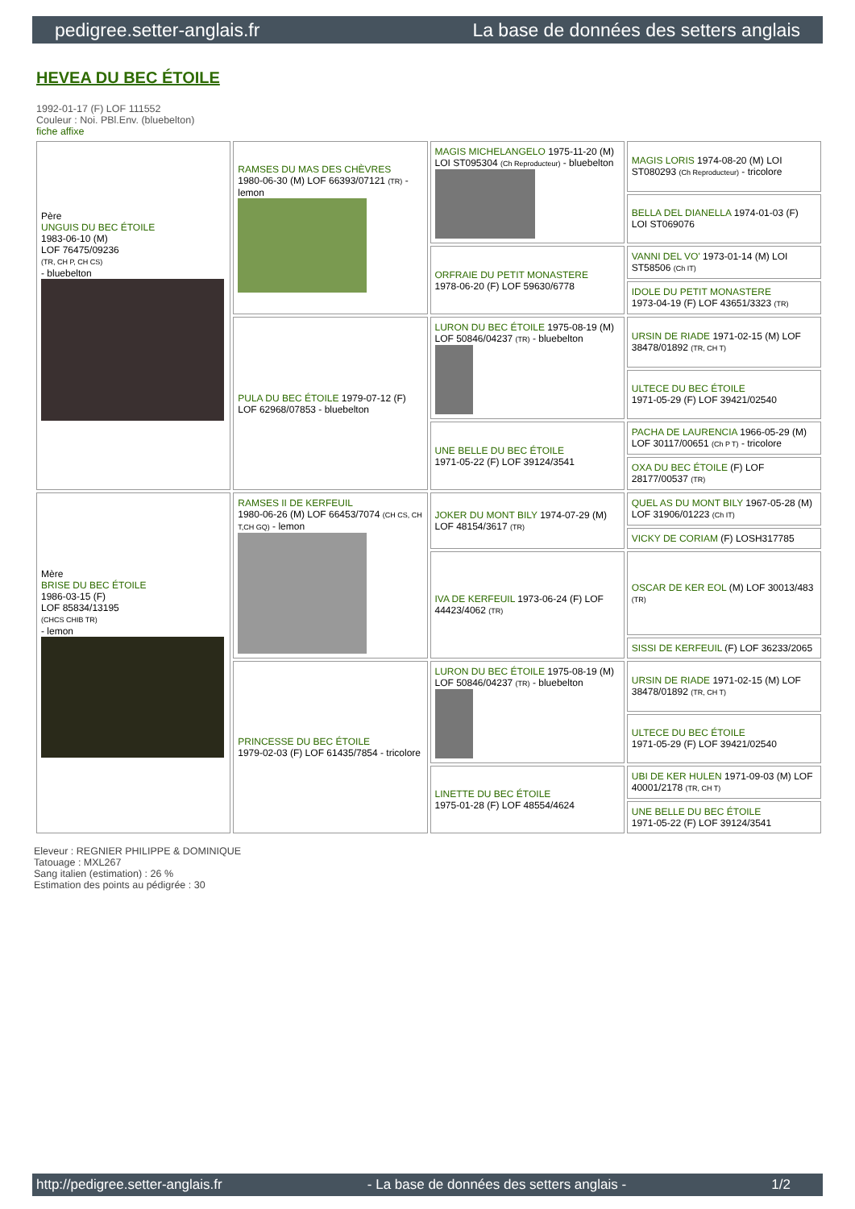pedigree.setter-anglais.fr La base de données des setters anglais
HEVEA DU BEC ÉTOILE
1992-01-17 (F) LOF 111552
Couleur : Noi. PBl.Env. (bluebelton)
fiche affixe
| Père UNGUIS DU BEC ÉTOILE 1983-06-10 (M) LOF 76475/09236 (TR, CH P, CH CS) - bluebelton | RAMSES DU MAS DES CHÈVRES 1980-06-30 (M) LOF 66393/07121 (TR) - lemon | MAGIS MICHELANGELO 1975-11-20 (M) LOI ST095304 (Ch Reproducteur) - bluebelton | MAGIS LORIS 1974-08-20 (M) LOI ST080293 (Ch Reproducteur) - tricolore |
| | | | BELLA DEL DIANELLA 1974-01-03 (F) LOI ST069076 |
| | | ORFRAIE DU PETIT MONASTERE 1978-06-20 (F) LOF 59630/6778 | VANNI DEL VO' 1973-01-14 (M) LOI ST58506 (Ch IT) |
| | | | IDOLE DU PETIT MONASTERE 1973-04-19 (F) LOF 43651/3323 (TR) |
| | PULA DU BEC ÉTOILE 1979-07-12 (F) LOF 62968/07853 - bluebelton | LURON DU BEC ÉTOILE 1975-08-19 (M) LOF 50846/04237 (TR) - bluebelton | URSIN DE RIADE 1971-02-15 (M) LOF 38478/01892 (TR, CH T) |
| | | | ULTECE DU BEC ÉTOILE 1971-05-29 (F) LOF 39421/02540 |
| | | UNE BELLE DU BEC ÉTOILE 1971-05-22 (F) LOF 39124/3541 | PACHA DE LAURENCIA 1966-05-29 (M) LOF 30117/00651 (Ch P T) - tricolore |
| | | | OXA DU BEC ÉTOILE (F) LOF 28177/00537 (TR) |
| Mère BRISE DU BEC ÉTOILE 1986-03-15 (F) LOF 85834/13195 (CHCS CHIB TR) - lemon | RAMSES II DE KERFEUIL 1980-06-26 (M) LOF 66453/7074 (CH CS, CH T,CH GQ) - lemon | JOKER DU MONT BILY 1974-07-29 (M) LOF 48154/3617 (TR) | QUEL AS DU MONT BILY 1967-05-28 (M) LOF 31906/01223 (Ch IT) |
| | | | VICKY DE CORIAM (F) LOSH317785 |
| | | IVA DE KERFEUIL 1973-06-24 (F) LOF 44423/4062 (TR) | OSCAR DE KER EOL (M) LOF 30013/483 (TR) |
| | | | SISSI DE KERFEUIL (F) LOF 36233/2065 |
| | PRINCESSE DU BEC ÉTOILE 1979-02-03 (F) LOF 61435/7854 - tricolore | LURON DU BEC ÉTOILE 1975-08-19 (M) LOF 50846/04237 (TR) - bluebelton | URSIN DE RIADE 1971-02-15 (M) LOF 38478/01892 (TR, CH T) |
| | | | ULTECE DU BEC ÉTOILE 1971-05-29 (F) LOF 39421/02540 |
| | | LINETTE DU BEC ÉTOILE 1975-01-28 (F) LOF 48554/4624 | UBI DE KER HULEN 1971-09-03 (M) LOF 40001/2178 (TR, CH T) |
| | | | UNE BELLE DU BEC ÉTOILE 1971-05-22 (F) LOF 39124/3541 |
Eleveur : REGNIER PHILIPPE & DOMINIQUE
Tatouage : MXL267
Sang italien (estimation) : 26 %
Estimation des points au pédigrée : 30
http://pedigree.setter-anglais.fr - La base de données des setters anglais - 1/2